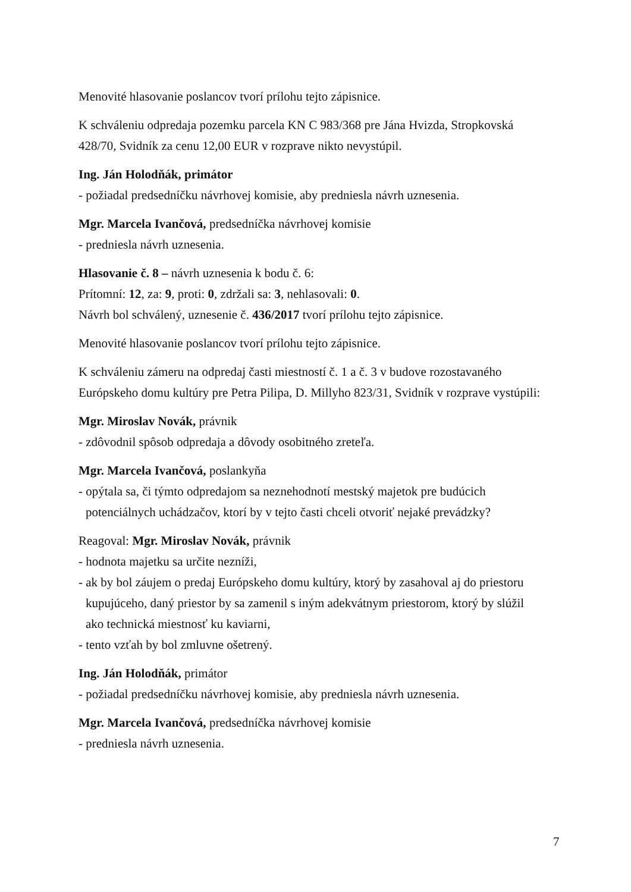Menovité hlasovanie poslancov tvorí prílohu tejto zápisnice.
K schváleniu odpredaja pozemku parcela KN C 983/368 pre Jána Hvizda, Stropkovská 428/70, Svidník za cenu 12,00 EUR v rozprave nikto nevystúpil.
Ing. Ján Holodňák, primátor
- požiadal predsedníčku návrhovej komisie, aby predniesla návrh uznesenia.
Mgr. Marcela Ivančová, predsedníčka návrhovej komisie
- predniesla návrh uznesenia.
Hlasovanie č. 8 – návrh uznesenia k bodu č. 6:
Prítomní: 12, za: 9, proti: 0, zdržali sa: 3, nehlasovali: 0.
Návrh bol schválený, uznesenie č. 436/2017 tvorí prílohu tejto zápisnice.
Menovité hlasovanie poslancov tvorí prílohu tejto zápisnice.
K schváleniu zámeru na odpredaj časti miestností č. 1 a č. 3 v budove rozostavaného Európskeho domu kultúry pre Petra Pilipa, D. Millyho 823/31, Svidník v rozprave vystúpili:
Mgr. Miroslav Novák, právnik
- zdôvodnil spôsob odpredaja a dôvody osobitného zreteľa.
Mgr. Marcela Ivančová, poslankyňa
- opýtala sa, či týmto odpredajom sa neznehodnotí mestský majetok pre budúcich
potenciálnych uchádzačov, ktorí by v tejto časti chceli otvoriť nejaké prevádzky?
Reagoval: Mgr. Miroslav Novák, právnik
- hodnota majetku sa určite nezníži,
- ak by bol záujem o predaj Európskeho domu kultúry, ktorý by zasahoval aj do priestoru
kupujúceho, daný priestor by sa zamenil s iným adekvátnym priestorom, ktorý by slúžil
ako technická miestnosť ku kaviarni,
- tento vzťah by bol zmluvne ošetrený.
Ing. Ján Holodňák, primátor
- požiadal predsedníčku návrhovej komisie, aby predniesla návrh uznesenia.
Mgr. Marcela Ivančová, predsedníčka návrhovej komisie
- predniesla návrh uznesenia.
7